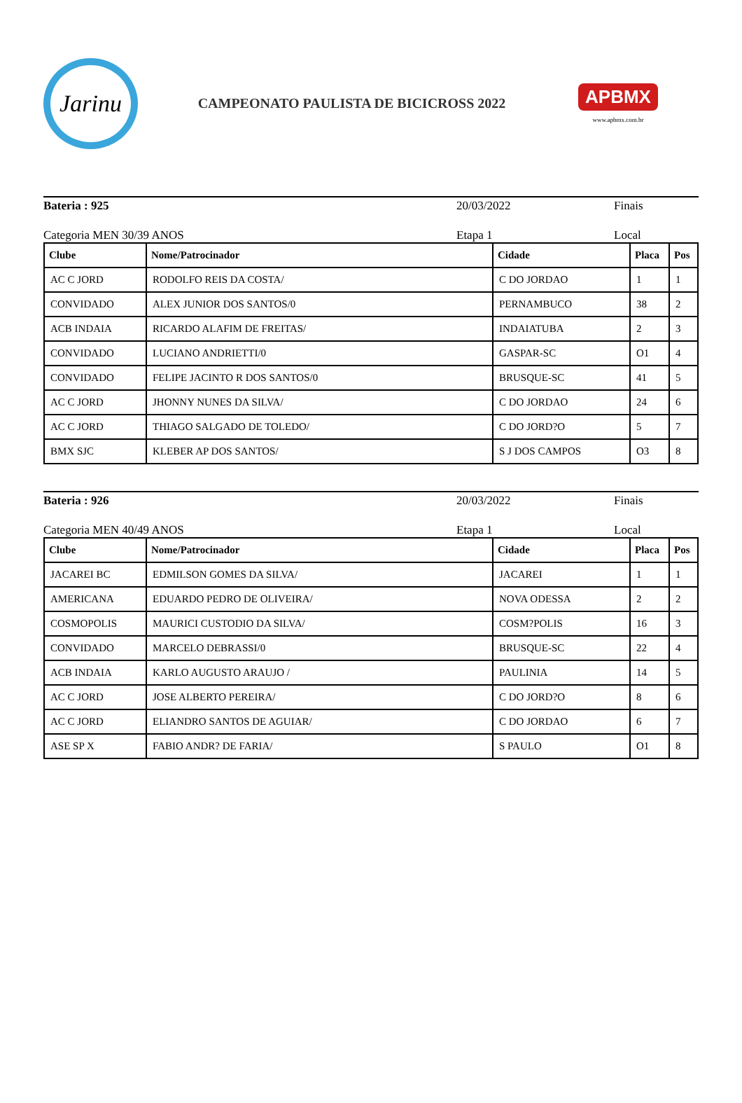Jarinu
CAMPEONATO PAULISTA DE BICICROSS 2022
APBMX
www.apbmx.com.br
Bateria : 925 20/03/2022 Finais
Categoria MEN 30/39 ANOS Etapa 1 Local
| Clube | Nome/Patrocinador | Cidade | Placa | Pos |
| --- | --- | --- | --- | --- |
| AC C JORD | RODOLFO REIS DA COSTA/ | C DO JORDAO | 1 | 1 |
| CONVIDADO | ALEX JUNIOR DOS SANTOS/0 | PERNAMBUCO | 38 | 2 |
| ACB INDAIA | RICARDO ALAFIM DE FREITAS/ | INDAIATUBA | 2 | 3 |
| CONVIDADO | LUCIANO ANDRIETTI/0 | GASPAR-SC | O1 | 4 |
| CONVIDADO | FELIPE JACINTO R DOS SANTOS/0 | BRUSQUE-SC | 41 | 5 |
| AC C JORD | JHONNY NUNES DA SILVA/ | C DO JORDAO | 24 | 6 |
| AC C JORD | THIAGO SALGADO DE TOLEDO/ | C DO JORD?O | 5 | 7 |
| BMX SJC | KLEBER AP DOS SANTOS/ | S J DOS CAMPOS | O3 | 8 |
Bateria : 926 20/03/2022 Finais
Categoria MEN 40/49 ANOS Etapa 1 Local
| Clube | Nome/Patrocinador | Cidade | Placa | Pos |
| --- | --- | --- | --- | --- |
| JACAREI BC | EDMILSON GOMES DA SILVA/ | JACAREI | 1 | 1 |
| AMERICANA | EDUARDO PEDRO DE OLIVEIRA/ | NOVA ODESSA | 2 | 2 |
| COSMOPOLIS | MAURICI CUSTODIO DA SILVA/ | COSM?POLIS | 16 | 3 |
| CONVIDADO | MARCELO DEBRASSI/0 | BRUSQUE-SC | 22 | 4 |
| ACB INDAIA | KARLO AUGUSTO ARAUJO / | PAULINIA | 14 | 5 |
| AC C JORD | JOSE ALBERTO PEREIRA/ | C DO JORD?O | 8 | 6 |
| AC C JORD | ELIANDRO SANTOS DE AGUIAR/ | C DO JORDAO | 6 | 7 |
| ASE SP X | FABIO ANDR? DE FARIA/ | S PAULO | O1 | 8 |